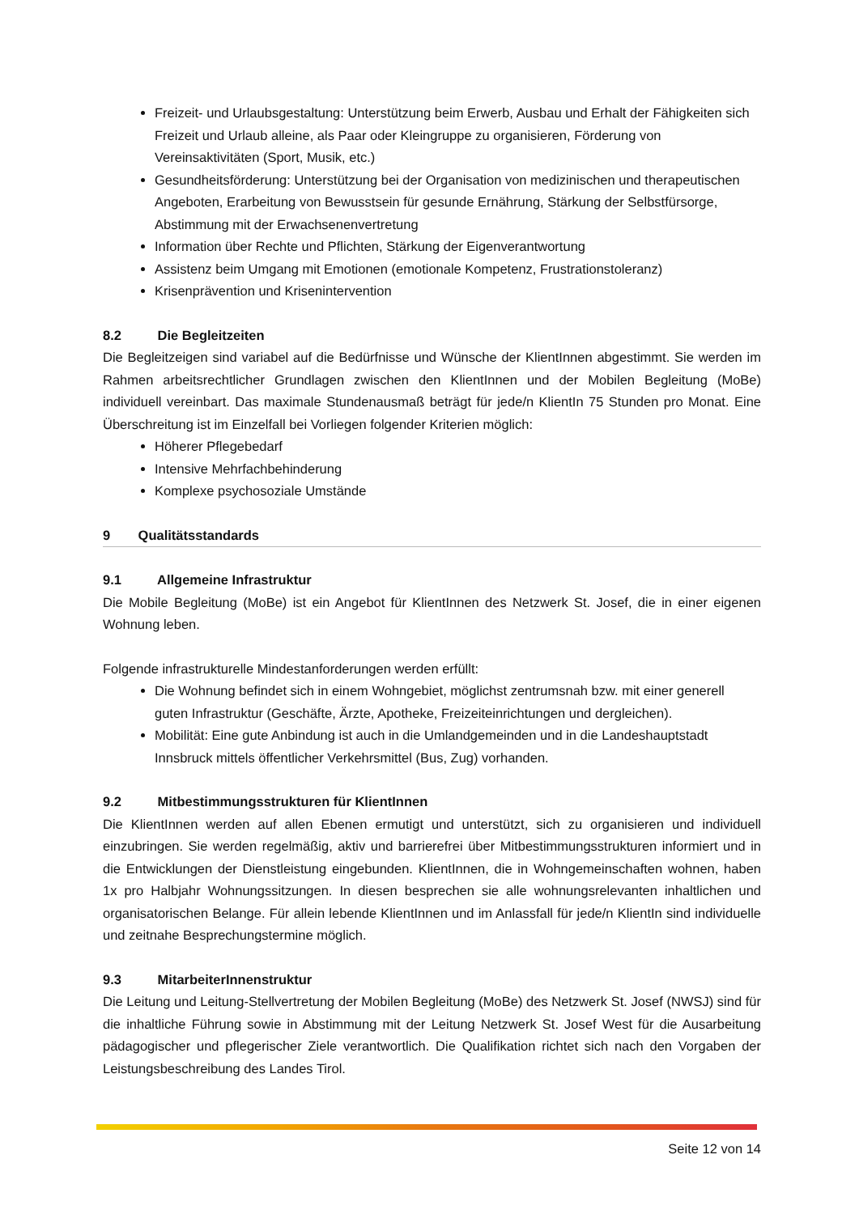Freizeit- und Urlaubsgestaltung: Unterstützung beim Erwerb, Ausbau und Erhalt der Fähigkeiten sich Freizeit und Urlaub alleine, als Paar oder Kleingruppe zu organisieren, Förderung von Vereinsaktivitäten (Sport, Musik, etc.)
Gesundheitsförderung: Unterstützung bei der Organisation von medizinischen und therapeutischen Angeboten, Erarbeitung von Bewusstsein für gesunde Ernährung, Stärkung der Selbstfürsorge, Abstimmung mit der Erwachsenenvertretung
Information über Rechte und Pflichten, Stärkung der Eigenverantwortung
Assistenz beim Umgang mit Emotionen (emotionale Kompetenz, Frustrationstoleranz)
Krisenprävention und Krisenintervention
8.2 Die Begleitzeiten
Die Begleitzeigen sind variabel auf die Bedürfnisse und Wünsche der KlientInnen abgestimmt. Sie werden im Rahmen arbeitsrechtlicher Grundlagen zwischen den KlientInnen und der Mobilen Begleitung (MoBe) individuell vereinbart. Das maximale Stundenausmaß beträgt für jede/n KlientIn 75 Stunden pro Monat. Eine Überschreitung ist im Einzelfall bei Vorliegen folgender Kriterien möglich:
Höherer Pflegebedarf
Intensive Mehrfachbehinderung
Komplexe psychosoziale Umstände
9 Qualitätsstandards
9.1 Allgemeine Infrastruktur
Die Mobile Begleitung (MoBe) ist ein Angebot für KlientInnen des Netzwerk St. Josef, die in einer eigenen Wohnung leben.
Folgende infrastrukturelle Mindestanforderungen werden erfüllt:
Die Wohnung befindet sich in einem Wohngebiet, möglichst zentrumsnah bzw. mit einer generell guten Infrastruktur (Geschäfte, Ärzte, Apotheke, Freizeiteinrichtungen und dergleichen).
Mobilität: Eine gute Anbindung ist auch in die Umlandgemeinden und in die Landeshauptstadt Innsbruck mittels öffentlicher Verkehrsmittel (Bus, Zug) vorhanden.
9.2 Mitbestimmungsstrukturen für KlientInnen
Die KlientInnen werden auf allen Ebenen ermutigt und unterstützt, sich zu organisieren und individuell einzubringen. Sie werden regelmäßig, aktiv und barrierefrei über Mitbestimmungsstrukturen informiert und in die Entwicklungen der Dienstleistung eingebunden. KlientInnen, die in Wohngemeinschaften wohnen, haben 1x pro Halbjahr Wohnungssitzungen. In diesen besprechen sie alle wohnungsrelevanten inhaltlichen und organisatorischen Belange. Für allein lebende KlientInnen und im Anlassfall für jede/n KlientIn sind individuelle und zeitnahe Besprechungstermine möglich.
9.3 MitarbeiterInnenstruktur
Die Leitung und Leitung-Stellvertretung der Mobilen Begleitung (MoBe) des Netzwerk St. Josef (NWSJ) sind für die inhaltliche Führung sowie in Abstimmung mit der Leitung Netzwerk St. Josef West für die Ausarbeitung pädagogischer und pflegerischer Ziele verantwortlich. Die Qualifikation richtet sich nach den Vorgaben der Leistungsbeschreibung des Landes Tirol.
Seite 12 von 14